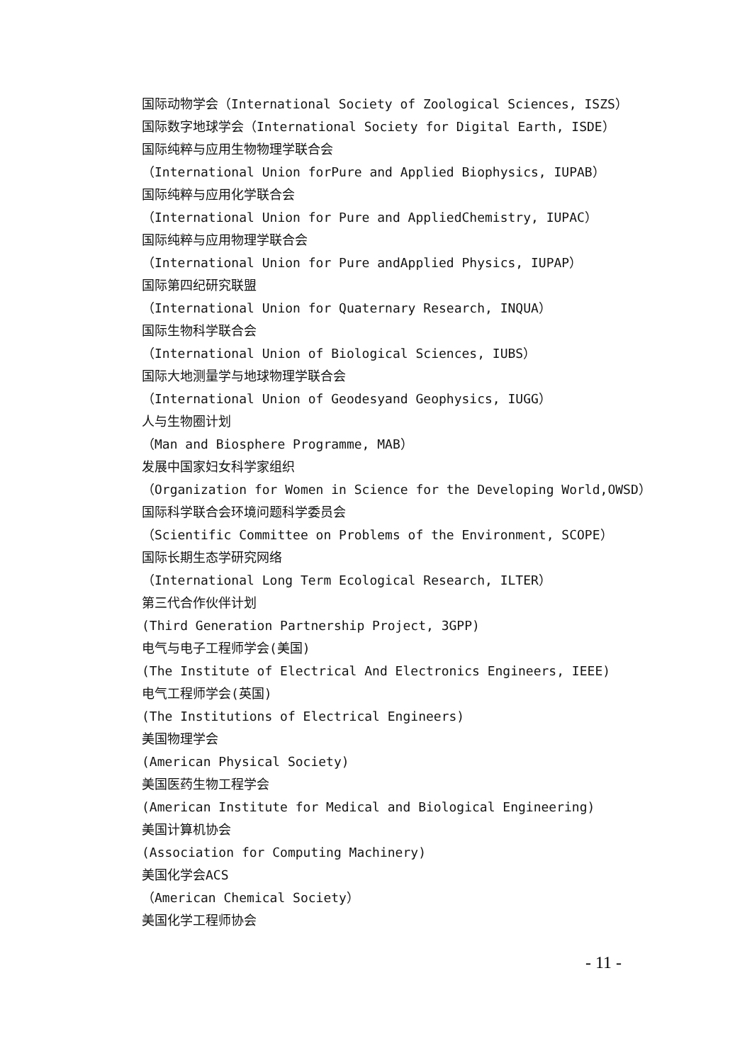国际动物学会（International Society of Zoological Sciences, ISZS）
国际数字地球学会（International Society for Digital Earth, ISDE）
国际纯粹与应用生物物理学联合会
（International Union forPure and Applied Biophysics, IUPAB）
国际纯粹与应用化学联合会
（International Union for Pure and AppliedChemistry, IUPAC）
国际纯粹与应用物理学联合会
（International Union for Pure andApplied Physics, IUPAP）
国际第四纪研究联盟
（International Union for Quaternary Research, INQUA）
国际生物科学联合会
（International Union of Biological Sciences, IUBS）
国际大地测量学与地球物理学联合会
（International Union of Geodesyand Geophysics, IUGG）
人与生物圈计划
（Man and Biosphere Programme, MAB）
发展中国家妇女科学家组织
（Organization for Women in Science for the Developing World,OWSD）
国际科学联合会环境问题科学委员会
（Scientific Committee on Problems of the Environment, SCOPE）
国际长期生态学研究网络
（International Long Term Ecological Research, ILTER）
第三代合作伙伴计划
(Third Generation Partnership Project, 3GPP)
电气与电子工程师学会(美国)
(The Institute of Electrical And Electronics Engineers, IEEE)
电气工程师学会(英国)
(The Institutions of Electrical Engineers)
美国物理学会
(American Physical Society)
美国医药生物工程学会
(American Institute for Medical and Biological Engineering)
美国计算机协会
(Association for Computing Machinery)
美国化学会ACS
（American Chemical Society）
美国化学工程师协会
- 11 -